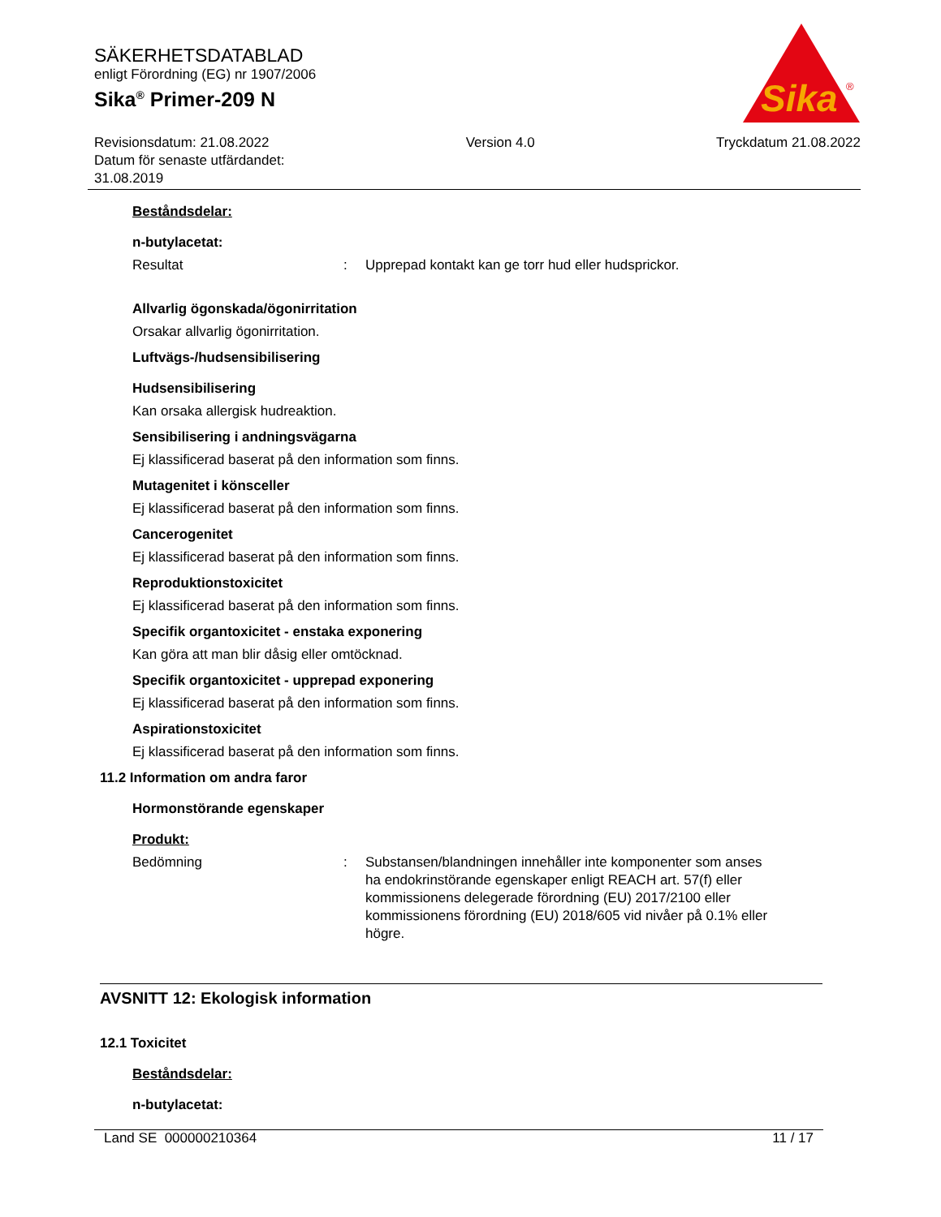SÄKERHETSDATABLAD
enligt Förordning (EG) nr 1907/2006
Sika<sup>®</sup> Primer-209 N
Sika
®
Revisionsdatum: 21.08.2022
Datum för senaste utfärdandet:
31.08.2019
Version 4.0 Tryckdatum 21.08.2022
Beståndsdelar:
n-butylacetat:
Resultat : Upprepad kontakt kan ge torr hud eller hudsprickor.
Allvarlig ögonskada/ögonirritation
Orsakar allvarlig ögonirritation.
Luftvägs-/hudsensibilisering
Hudsensibilisering
Kan orsaka allergisk hudreaktion.
Sensibilisering i andningsvägarna
Ej klassificerad baserat på den information som finns.
Mutagenitet i könsceller
Ej klassificerad baserat på den information som finns.
Cancerogenitet
Ej klassificerad baserat på den information som finns.
Reproduktionstoxicitet
Ej klassificerad baserat på den information som finns.
Specifik organtoxicitet - enstaka exponering
Kan göra att man blir dåsig eller omtöcknad.
Specifik organtoxicitet - upprepad exponering
Ej klassificerad baserat på den information som finns.
Aspirationstoxicitet
Ej klassificerad baserat på den information som finns.
11.2 Information om andra faror
Hormonstörande egenskaper
Produkt:
Bedömning : Substansen/blandningen innehåller inte komponenter som anses ha endokrinstörande egenskaper enligt REACH art. 57(f) eller kommissionens delegerade förordning (EU) 2017/2100 eller kommissionens förordning (EU) 2018/605 vid nivåer på 0.1% eller högre.
AVSNITT 12: Ekologisk information
12.1 Toxicitet
Beståndsdelar:
n-butylacetat:
Land SE 000000210364 11 / 17